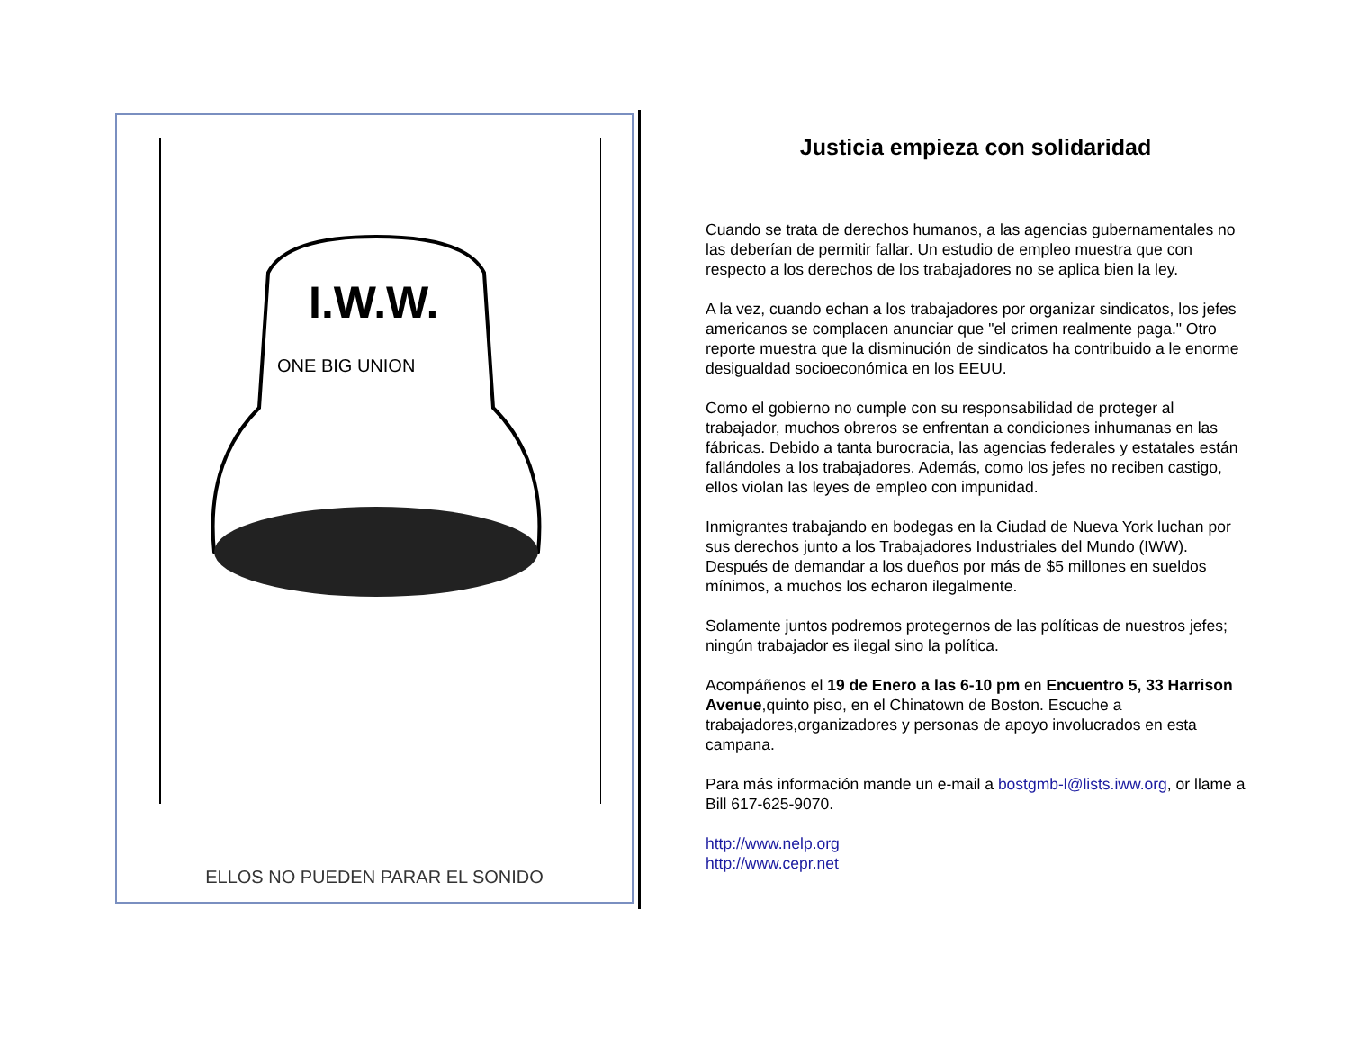I.W.W.
ONE BIG UNION
ELLOS NO PUEDEN PARAR EL SONIDO
Justicia empieza con solidaridad
Cuando se trata de derechos humanos, a las agencias gubernamentales no las deberían de permitir fallar. Un estudio de empleo muestra que con respecto a los derechos de los trabajadores no se aplica bien la ley.
A la vez, cuando echan a los trabajadores por organizar sindicatos, los jefes americanos se complacen anunciar que "el crimen realmente paga." Otro reporte muestra que la disminución de sindicatos ha contribuido a le enorme desigualdad socioeconómica en los EEUU.
Como el gobierno no cumple con su responsabilidad de proteger al trabajador, muchos obreros se enfrentan a condiciones inhumanas en las fábricas. Debido a tanta burocracia, las agencias federales y estatales están fallándoles a los trabajadores. Además, como los jefes no reciben castigo, ellos violan las leyes de empleo con impunidad.
Inmigrantes trabajando en bodegas en la Ciudad de Nueva York luchan por sus derechos junto a los Trabajadores Industriales del Mundo (IWW). Después de demandar a los dueños por más de $5 millones en sueldos mínimos, a muchos los echaron ilegalmente.
Solamente juntos podremos protegernos de las políticas de nuestros jefes; ningún trabajador es ilegal sino la política.
Acompáñenos el 19 de Enero a las 6-10 pm en Encuentro 5, 33 Harrison Avenue,quinto piso, en el Chinatown de Boston. Escuche a trabajadores,organizadores y personas de apoyo involucrados en esta campana.
Para más información mande un e-mail a bostgmb-l@lists.iww.org, or llame a Bill 617-625-9070.
http://www.nelp.org
http://www.cepr.net